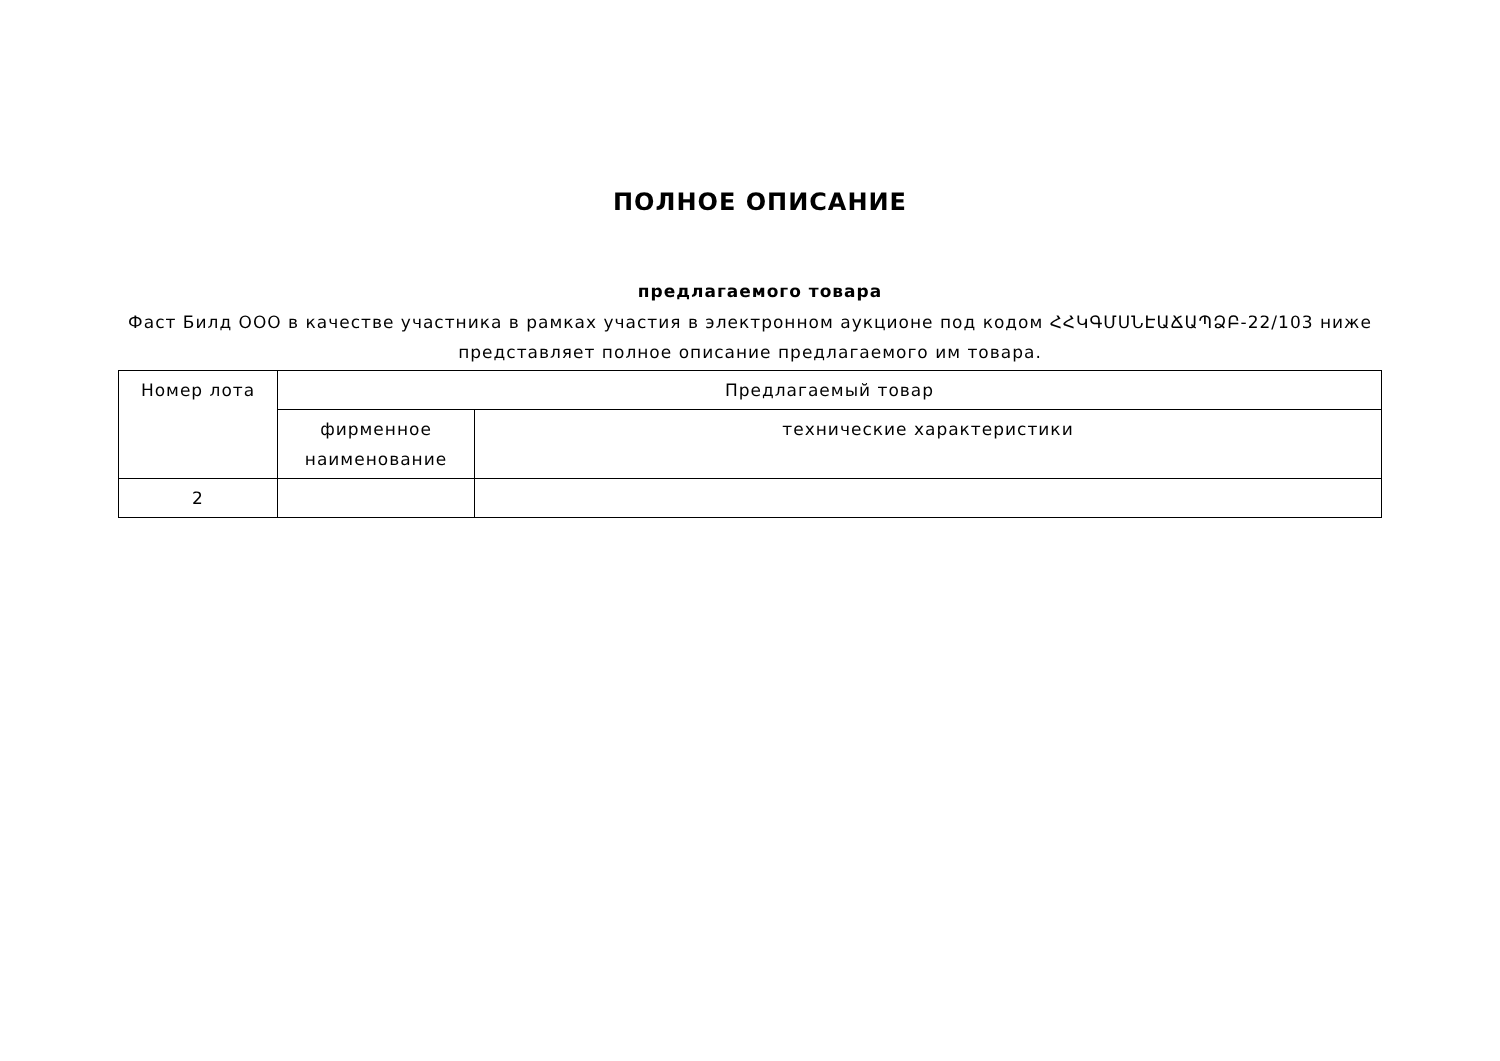ПОЛНОЕ ОПИСАНИЕ
предлагаемого товара
Фаст Билд ООО в качестве участника в рамках участия в электронном аукционе под кодом ՀՀԿԳՄՍՆԷԱՃԱՊՁԲ-22/103 ниже представляет полное описание предлагаемого им товара.
| Номер лота | Предлагаемый товар | |
| | фирменное наименование | технические характеристики |
| 2 | | |